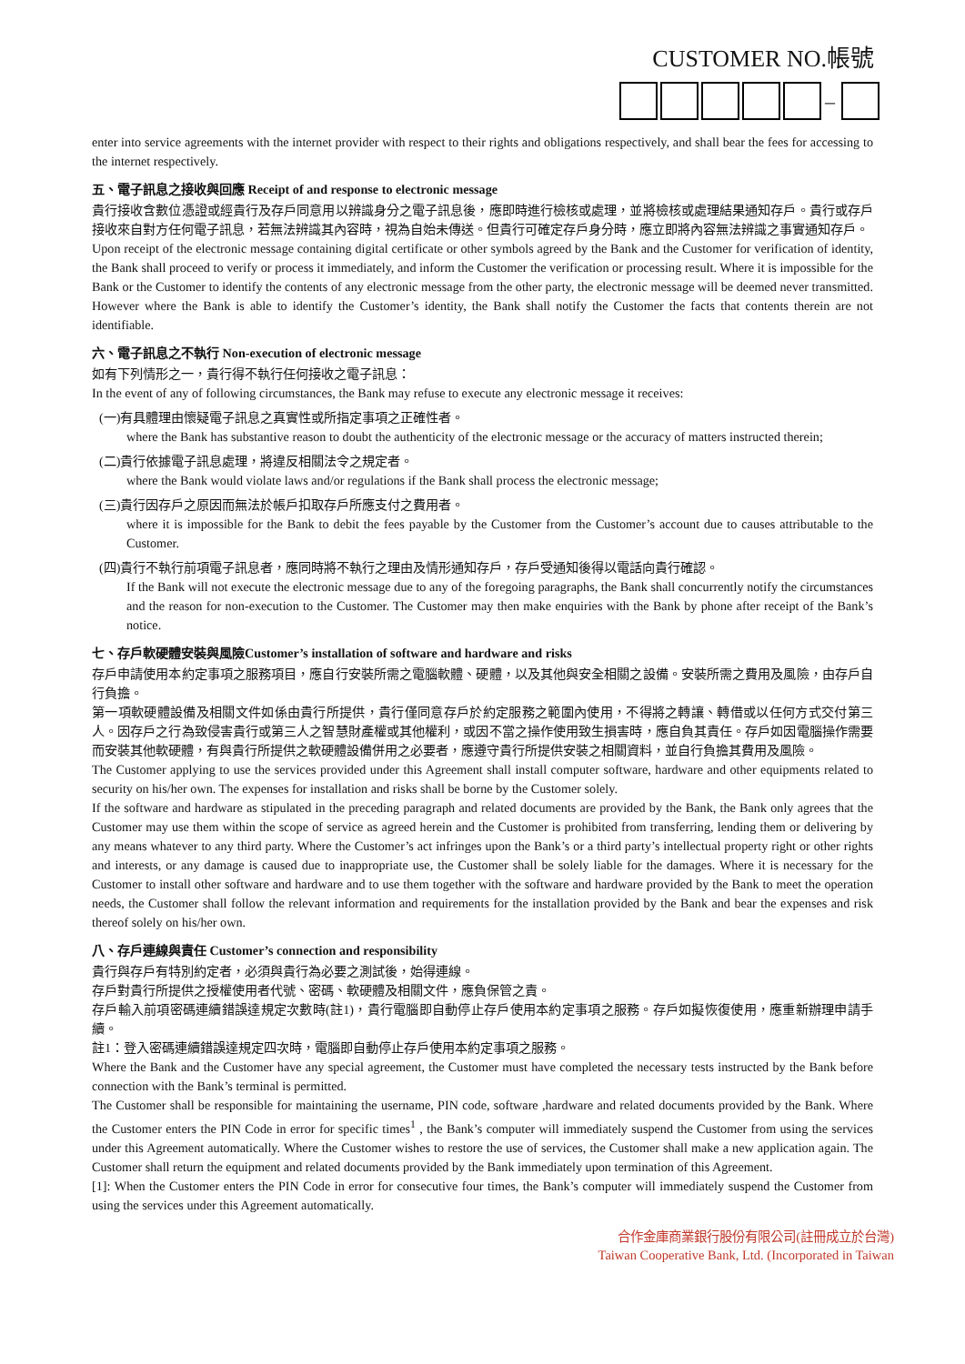CUSTOMER NO.帳號
–
enter into service agreements with the internet provider with respect to their rights and obligations respectively, and shall bear the fees for accessing to the internet respectively.
五、電子訊息之接收與回應 Receipt of and response to electronic message
貴行接收含數位憑證或經貴行及存戶同意用以辨識身分之電子訊息後，應即時進行檢核或處理，並將檢核或處理結果通知存戶。貴行或存戶接收來自對方任何電子訊息，若無法辨識其內容時，視為自始未傳送。但貴行可確定存戶身分時，應立即將內容無法辨識之事實通知存戶。
Upon receipt of the electronic message containing digital certificate or other symbols agreed by the Bank and the Customer for verification of identity, the Bank shall proceed to verify or process it immediately, and inform the Customer the verification or processing result. Where it is impossible for the Bank or the Customer to identify the contents of any electronic message from the other party, the electronic message will be deemed never transmitted. However where the Bank is able to identify the Customer’s identity, the Bank shall notify the Customer the facts that contents therein are not identifiable.
六、電子訊息之不執行 Non-execution of electronic message
如有下列情形之一，貴行得不執行任何接收之電子訊息：
In the event of any of following circumstances, the Bank may refuse to execute any electronic message it receives:
(一)有具體理由懷疑電子訊息之真實性或所指定事項之正確性者。
where the Bank has substantive reason to doubt the authenticity of the electronic message or the accuracy of matters instructed therein;
(二)貴行依據電子訊息處理，將違反相關法令之規定者。
where the Bank would violate laws and/or regulations if the Bank shall process the electronic message;
(三)貴行因存戶之原因而無法於帳戶扣取存戶所應支付之費用者。
where it is impossible for the Bank to debit the fees payable by the Customer from the Customer’s account due to causes attributable to the Customer.
(四)貴行不執行前項電子訊息者，應同時將不執行之理由及情形通知存戶，存戶受通知後得以電話向貴行確認。
If the Bank will not execute the electronic message due to any of the foregoing paragraphs, the Bank shall concurrently notify the circumstances and the reason for non-execution to the Customer. The Customer may then make enquiries with the Bank by phone after receipt of the Bank’s notice.
七、存戶軟硬體安裝與風險Customer’s installation of software and hardware and risks
存戶申請使用本約定事項之服務項目，應自行安裝所需之電腦軟體、硬體，以及其他與安全相關之設備。安裝所需之費用及風險，由存戶自行負擔。
第一項軟硬體設備及相關文件如係由貴行所提供，貴行僅同意存戶於約定服務之範圍內使用，不得將之轉讓、轉借或以任何方式交付第三人。因存戶之行為致侵害貴行或第三人之智慧財產權或其他權利，或因不當之操作使用致生損害時，應自負其責任。存戶如因電腦操作需要而安裝其他軟硬體，有與貴行所提供之軟硬體設備併用之必要者，應遵守貴行所提供安裝之相關資料，並自行負擔其費用及風險。
The Customer applying to use the services provided under this Agreement shall install computer software, hardware and other equipments related to security on his/her own. The expenses for installation and risks shall be borne by the Customer solely.
If the software and hardware as stipulated in the preceding paragraph and related documents are provided by the Bank, the Bank only agrees that the Customer may use them within the scope of service as agreed herein and the Customer is prohibited from transferring, lending them or delivering by any means whatever to any third party. Where the Customer’s act infringes upon the Bank’s or a third party’s intellectual property right or other rights and interests, or any damage is caused due to inappropriate use, the Customer shall be solely liable for the damages. Where it is necessary for the Customer to install other software and hardware and to use them together with the software and hardware provided by the Bank to meet the operation needs, the Customer shall follow the relevant information and requirements for the installation provided by the Bank and bear the expenses and risk thereof solely on his/her own.
八、存戶連線與責任 Customer’s connection and responsibility
貴行與存戶有特別約定者，必須與貴行為必要之測試後，始得連線。
存戶對貴行所提供之授權使用者代號、密碼、軟硬體及相關文件，應負保管之責。
存戶輸入前項密碼連續錯誤達規定次數時(註1)，貴行電腦即自動停止存戶使用本約定事項之服務。存戶如擬恢復使用，應重新辦理申請手續。
註1：登入密碼連續錯誤達規定四次時，電腦即自動停止存戶使用本約定事項之服務。
Where the Bank and the Customer have any special agreement, the Customer must have completed the necessary tests instructed by the Bank before connection with the Bank’s terminal is permitted.
The Customer shall be responsible for maintaining the username, PIN code, software ,hardware and related documents provided by the Bank. Where the Customer enters the PIN Code in error for specific times<sup>1</sup> , the Bank’s computer will immediately suspend the Customer from using the services under this Agreement automatically. Where the Customer wishes to restore the use of services, the Customer shall make a new application again. The Customer shall return the equipment and related documents provided by the Bank immediately upon termination of this Agreement.
[1]: When the Customer enters the PIN Code in error for consecutive four times, the Bank’s computer will immediately suspend the Customer from using the services under this Agreement automatically.
合作金庫商業銀行股份有限公司(註冊成立於台灣)
Taiwan Cooperative Bank, Ltd. (Incorporated in Taiwan